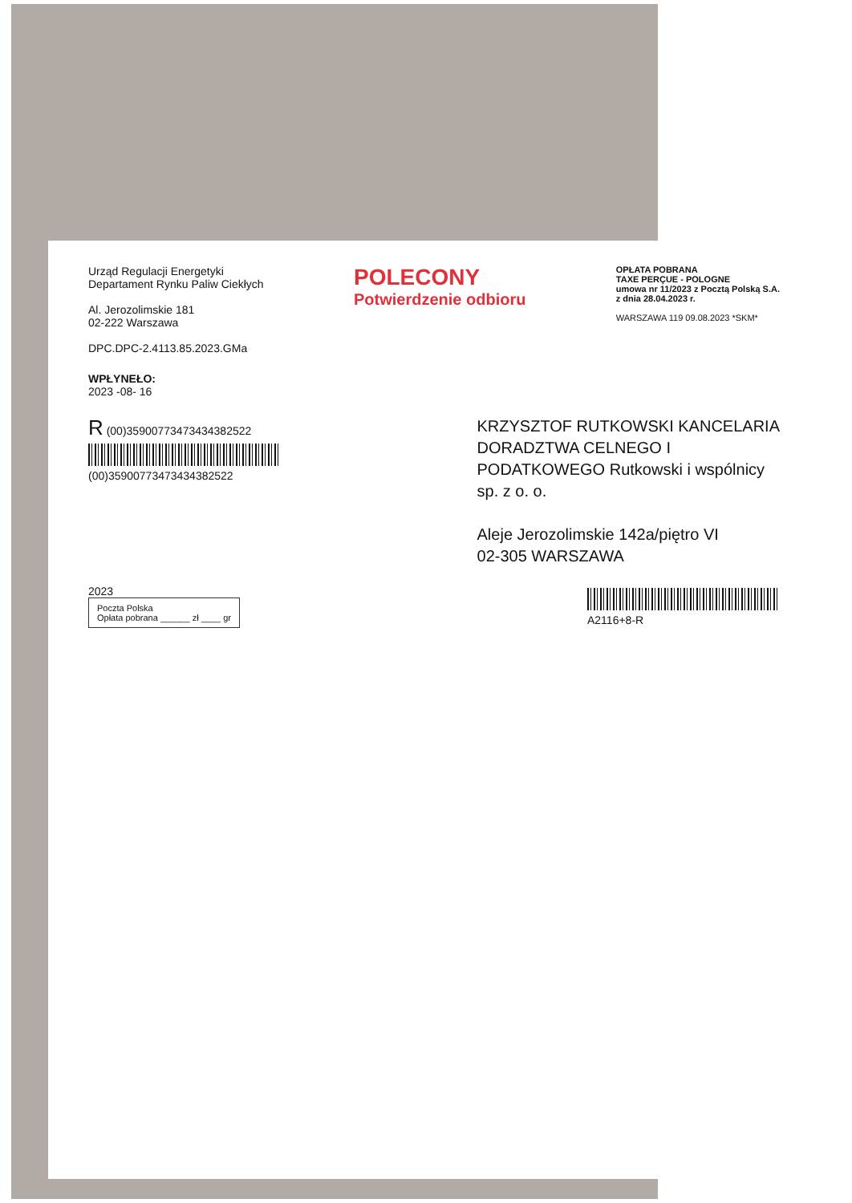Urząd Regulacji Energetyki
Departament Rynku Paliw Ciekłych
Al. Jerozolimskie 181
02-222 Warszawa
DPC.DPC-2.4113.85.2023.GMa
POLECONY
Potwierdzenie odbioru
OPŁATA POBRANA
TAXE PERÇUE - POLOGNE
umowa nr 11/2023 z Pocztą Polską S.A.
z dnia 28.04.2023 r.
WARSZAWA 119 09.08.2023 *SKM*
WPŁYNEŁO:
2023 -08- 16
R (00)35900773473434382522
(00)35900773473434382522
KRZYSZTOF RUTKOWSKI KANCELARIA
DORADZTWA CELNEGO I
PODATKOWEGO Rutkowski i wspólnicy
sp. z o. o.
Aleje Jerozolimskie 142a/piętro VI
02-305 WARSZAWA
2023
Poczta Polska
Opłata pobrana ______ zł ____ gr
A2116+8-R